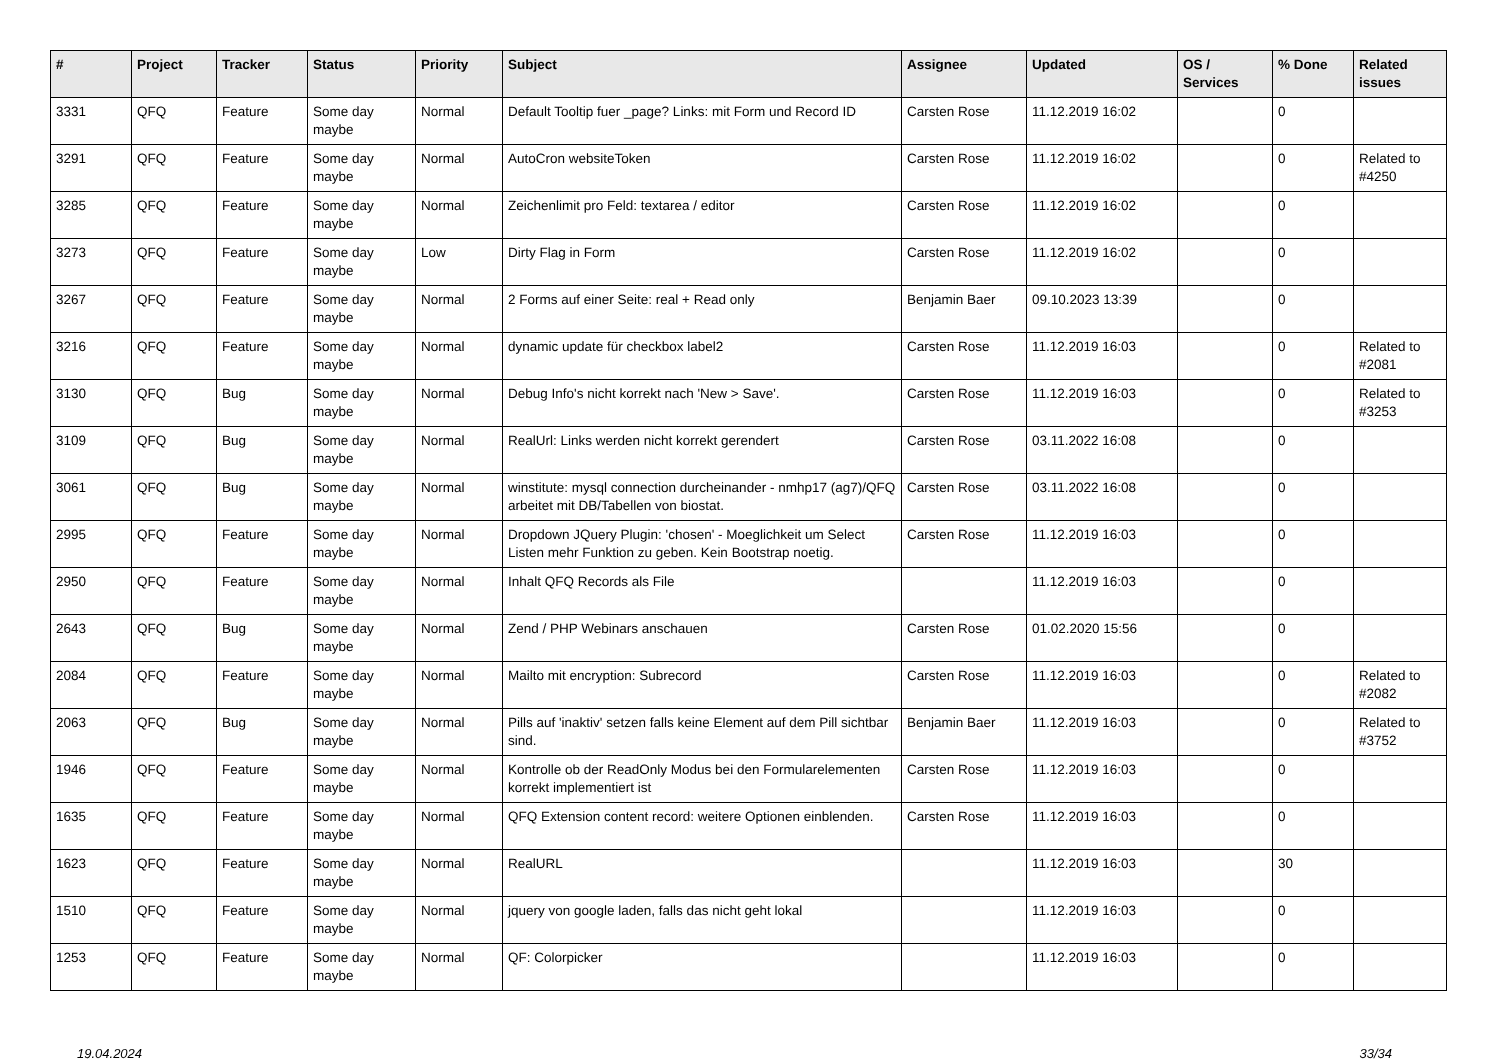| # | Project | Tracker | Status | Priority | Subject | Assignee | Updated | OS / Services | % Done | Related issues |
| --- | --- | --- | --- | --- | --- | --- | --- | --- | --- | --- |
| 3331 | QFQ | Feature | Some day maybe | Normal | Default Tooltip fuer _page? Links: mit Form und Record ID | Carsten Rose | 11.12.2019 16:02 | | 0 | |
| 3291 | QFQ | Feature | Some day maybe | Normal | AutoCron websiteToken | Carsten Rose | 11.12.2019 16:02 | | 0 | Related to #4250 |
| 3285 | QFQ | Feature | Some day maybe | Normal | Zeichenlimit pro Feld: textarea / editor | Carsten Rose | 11.12.2019 16:02 | | 0 | |
| 3273 | QFQ | Feature | Some day maybe | Low | Dirty Flag in Form | Carsten Rose | 11.12.2019 16:02 | | 0 | |
| 3267 | QFQ | Feature | Some day maybe | Normal | 2 Forms auf einer Seite: real + Read only | Benjamin Baer | 09.10.2023 13:39 | | 0 | |
| 3216 | QFQ | Feature | Some day maybe | Normal | dynamic update für checkbox label2 | Carsten Rose | 11.12.2019 16:03 | | 0 | Related to #2081 |
| 3130 | QFQ | Bug | Some day maybe | Normal | Debug Info's nicht korrekt nach 'New > Save'. | Carsten Rose | 11.12.2019 16:03 | | 0 | Related to #3253 |
| 3109 | QFQ | Bug | Some day maybe | Normal | RealUrl: Links werden nicht korrekt gerendert | Carsten Rose | 03.11.2022 16:08 | | 0 | |
| 3061 | QFQ | Bug | Some day maybe | Normal | winstitute: mysql connection durcheinander - nmhp17 (ag7)/QFQ arbeitet mit DB/Tabellen von biostat. | Carsten Rose | 03.11.2022 16:08 | | 0 | |
| 2995 | QFQ | Feature | Some day maybe | Normal | Dropdown JQuery Plugin: 'chosen' - Moeglichkeit um Select Listen mehr Funktion zu geben. Kein Bootstrap noetig. | Carsten Rose | 11.12.2019 16:03 | | 0 | |
| 2950 | QFQ | Feature | Some day maybe | Normal | Inhalt QFQ Records als File | | 11.12.2019 16:03 | | 0 | |
| 2643 | QFQ | Bug | Some day maybe | Normal | Zend / PHP Webinars anschauen | Carsten Rose | 01.02.2020 15:56 | | 0 | |
| 2084 | QFQ | Feature | Some day maybe | Normal | Mailto mit encryption: Subrecord | Carsten Rose | 11.12.2019 16:03 | | 0 | Related to #2082 |
| 2063 | QFQ | Bug | Some day maybe | Normal | Pills auf 'inaktiv' setzen falls keine Element auf dem Pill sichtbar sind. | Benjamin Baer | 11.12.2019 16:03 | | 0 | Related to #3752 |
| 1946 | QFQ | Feature | Some day maybe | Normal | Kontrolle ob der ReadOnly Modus bei den Formularelementen korrekt implementiert ist | Carsten Rose | 11.12.2019 16:03 | | 0 | |
| 1635 | QFQ | Feature | Some day maybe | Normal | QFQ Extension content record: weitere Optionen einblenden. | Carsten Rose | 11.12.2019 16:03 | | 0 | |
| 1623 | QFQ | Feature | Some day maybe | Normal | RealURL | | 11.12.2019 16:03 | | 30 | |
| 1510 | QFQ | Feature | Some day maybe | Normal | jquery von google laden, falls das nicht geht lokal | | 11.12.2019 16:03 | | 0 | |
| 1253 | QFQ | Feature | Some day maybe | Normal | QF: Colorpicker | | 11.12.2019 16:03 | | 0 | |
19.04.2024 33/34